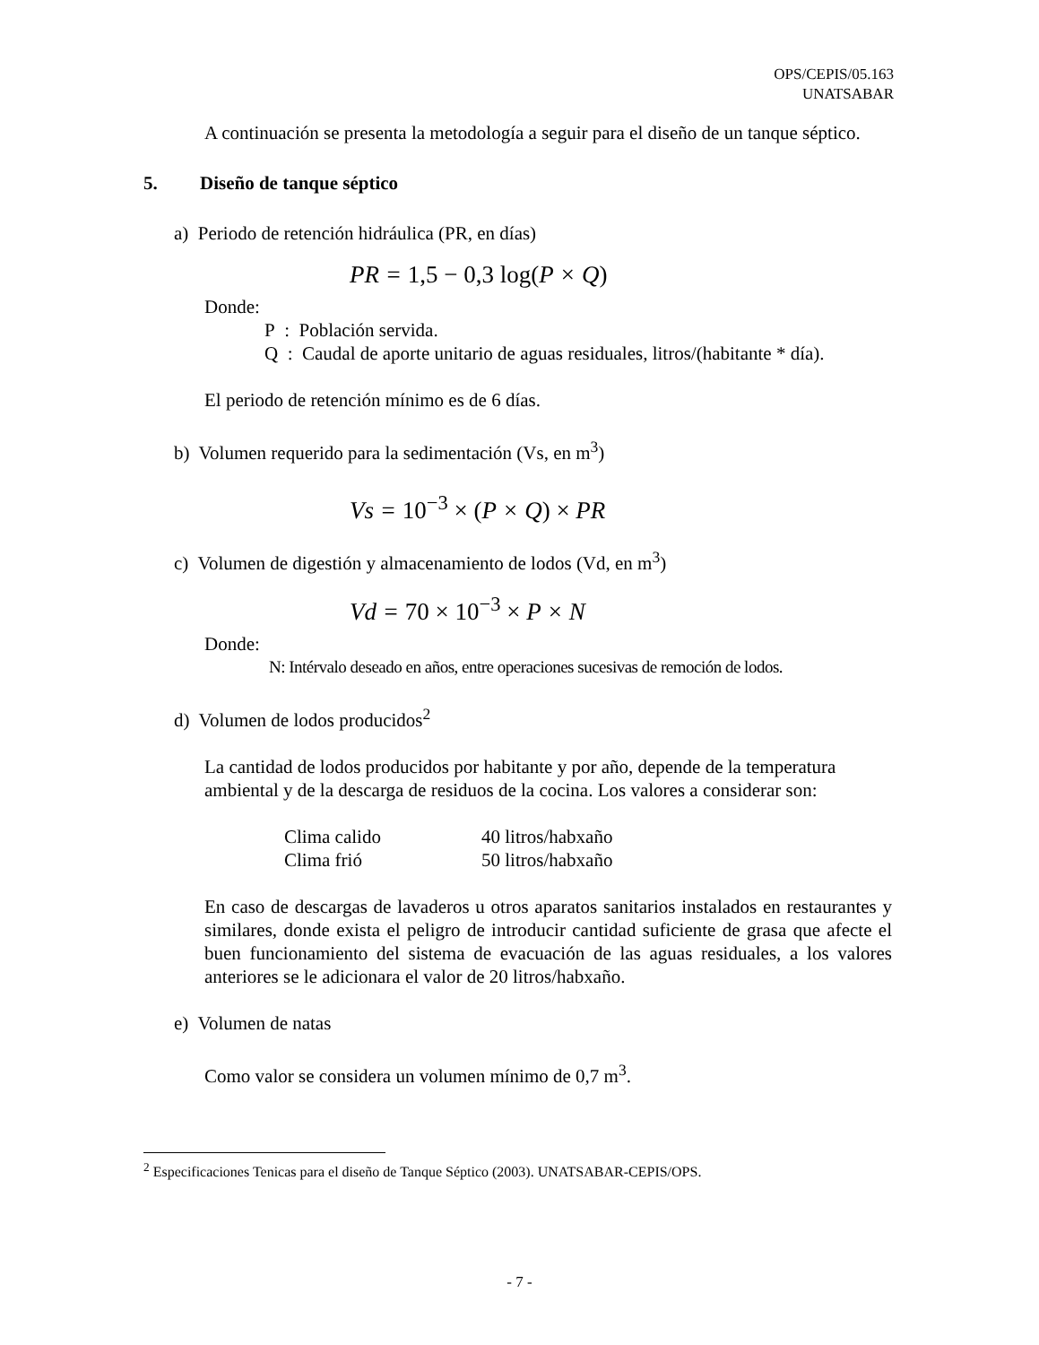OPS/CEPIS/05.163
UNATSABAR
A continuación se presenta la metodología a seguir para el diseño de un tanque séptico.
5. Diseño de tanque séptico
a) Periodo de retención hidráulica (PR, en días)
PR = 1,5 − 0,3 log(P × Q)
Donde:
P : Población servida.
Q : Caudal de aporte unitario de aguas residuales, litros/(habitante * día).
El periodo de retención mínimo es de 6 días.
b) Volumen requerido para la sedimentación (Vs, en m<sup>3</sup>)
Vs = 10<sup>−3</sup> × (P × Q) × PR
c) Volumen de digestión y almacenamiento de lodos (Vd, en m<sup>3</sup>)
Vd = 70 × 10<sup>−3</sup> × P × N
Donde:
N: Intérvalo deseado en años, entre operaciones sucesivas de remoción de lodos.
d) Volumen de lodos producidos<sup>2</sup>
La cantidad de lodos producidos por habitante y por año, depende de la temperatura ambiental y de la descarga de residuos de la cocina. Los valores a considerar son:
| Clima calido | 40 litros/habxaño |
| Clima frió | 50 litros/habxaño |
En caso de descargas de lavaderos u otros aparatos sanitarios instalados en restaurantes y similares, donde exista el peligro de introducir cantidad suficiente de grasa que afecte el buen funcionamiento del sistema de evacuación de las aguas residuales, a los valores anteriores se le adicionara el valor de 20 litros/habxaño.
e) Volumen de natas
Como valor se considera un volumen mínimo de 0,7 m<sup>3</sup>.
<sup>2</sup> Especificaciones Tenicas para el diseño de Tanque Séptico (2003). UNATSABAR-CEPIS/OPS.
- 7 -